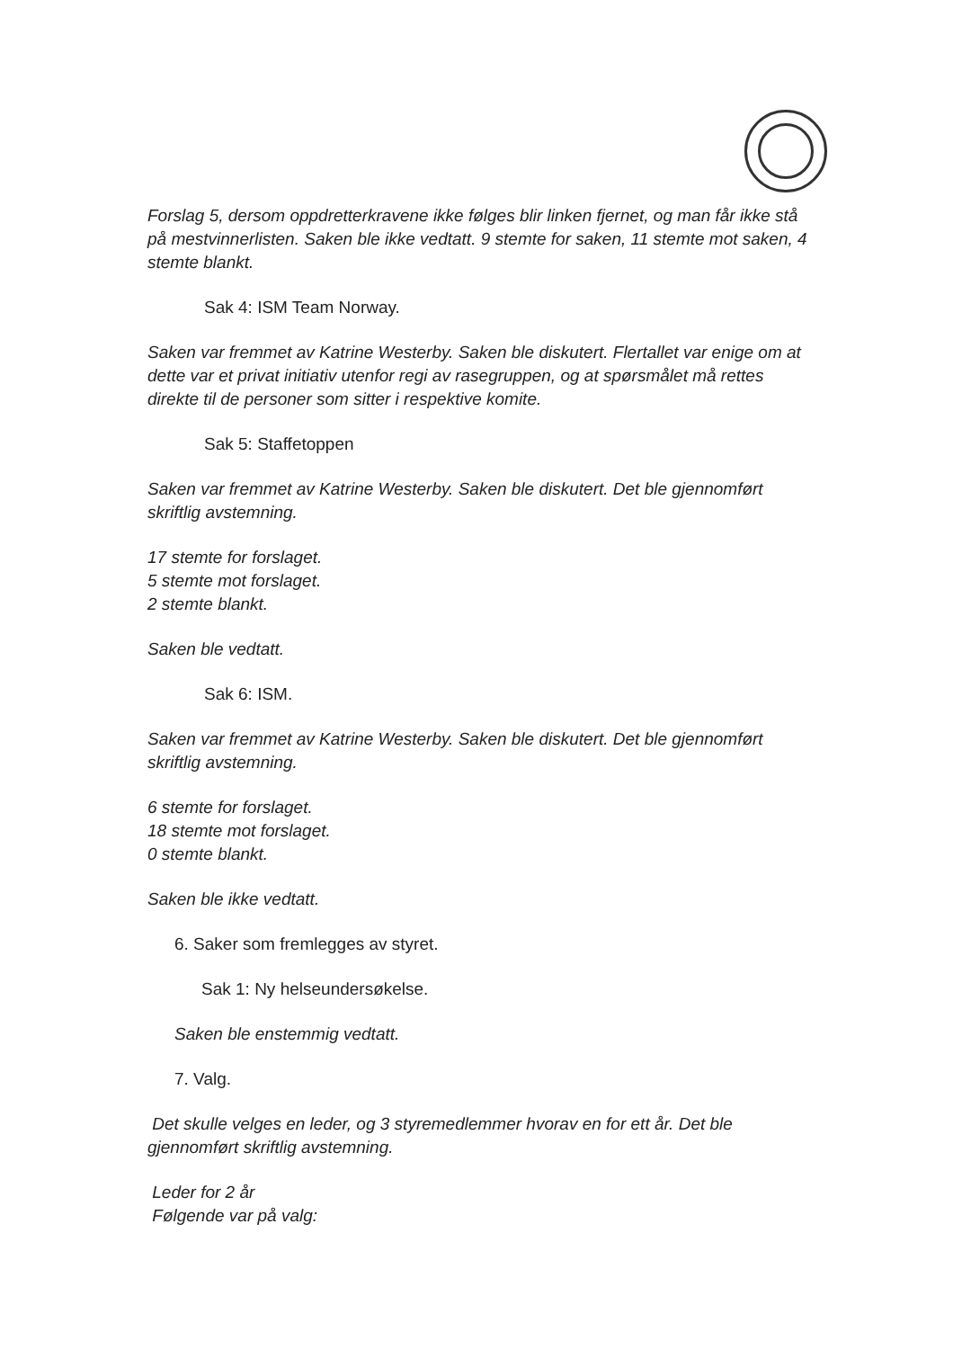Forslag 5, dersom oppdretterkravene ikke følges blir linken fjernet, og man får ikke stå på mestvinnerlisten. Saken ble ikke vedtatt. 9 stemte for saken, 11 stemte mot saken, 4 stemte blankt.
Sak 4: ISM Team Norway.
Saken var fremmet av Katrine Westerby. Saken ble diskutert. Flertallet var enige om at dette var et privat initiativ utenfor regi av rasegruppen, og at spørsmålet må rettes direkte til de personer som sitter i respektive komite.
Sak 5: Staffetoppen
Saken var fremmet av Katrine Westerby. Saken ble diskutert. Det ble gjennomført skriftlig avstemning.
17 stemte for forslaget.
5 stemte mot forslaget.
2 stemte blankt.
Saken ble vedtatt.
Sak 6: ISM.
Saken var fremmet av Katrine Westerby. Saken ble diskutert. Det ble gjennomført skriftlig avstemning.
6 stemte for forslaget.
18 stemte mot forslaget.
0 stemte blankt.
Saken ble ikke vedtatt.
6. Saker som fremlegges av styret.
Sak 1: Ny helseundersøkelse.
Saken ble enstemmig vedtatt.
7. Valg.
Det skulle velges en leder, og 3 styremedlemmer hvorav en for ett år. Det ble gjennomført skriftlig avstemning.
Leder for 2 år
Følgende var på valg: